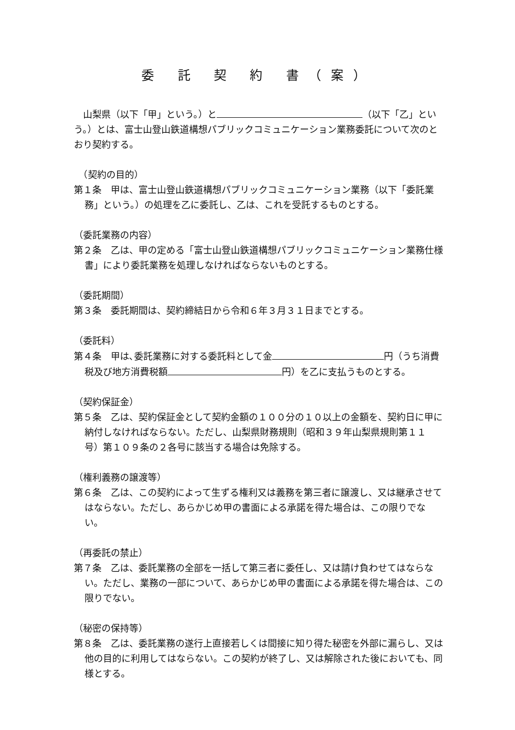委 託 契 約 書（案）
　山梨県（以下「甲」という。）と （以下「乙」という。）とは、富士山登山鉄道構想パブリックコミュニケーション業務委託について次のとおり契約する。
　（契約の目的）
第１条　甲は、富士山登山鉄道構想パブリックコミュニケーション業務（以下「委託業務」という。）の処理を乙に委託し、乙は、これを受託するものとする。
（委託業務の内容）
第２条　乙は、甲の定める「富士山登山鉄道構想パブリックコミュニケーション業務仕様書」により委託業務を処理しなければならないものとする。
（委託期間）
第３条　委託期間は、契約締結日から令和６年３月３１日までとする。
（委託料）
第４条　甲は､委託業務に対する委託料として金 円（うち消費税及び地方消費税額 円）を乙に支払うものとする。
（契約保証金）
第５条　乙は、契約保証金として契約金額の１００分の１０以上の金額を、契約日に甲に納付しなければならない。ただし、山梨県財務規則（昭和３９年山梨県規則第１１号）第１０９条の２各号に該当する場合は免除する。
（権利義務の譲渡等）
第６条　乙は、この契約によって生ずる権利又は義務を第三者に譲渡し、又は継承させてはならない。ただし、あらかじめ甲の書面による承諾を得た場合は、この限りでない。
（再委託の禁止）
第７条　乙は、委託業務の全部を一括して第三者に委任し、又は請け負わせてはならない。ただし、業務の一部について、あらかじめ甲の書面による承諾を得た場合は、この限りでない。
（秘密の保持等）
第８条　乙は、委託業務の遂行上直接若しくは間接に知り得た秘密を外部に漏らし、又は他の目的に利用してはならない。この契約が終了し、又は解除された後においても、同様とする。